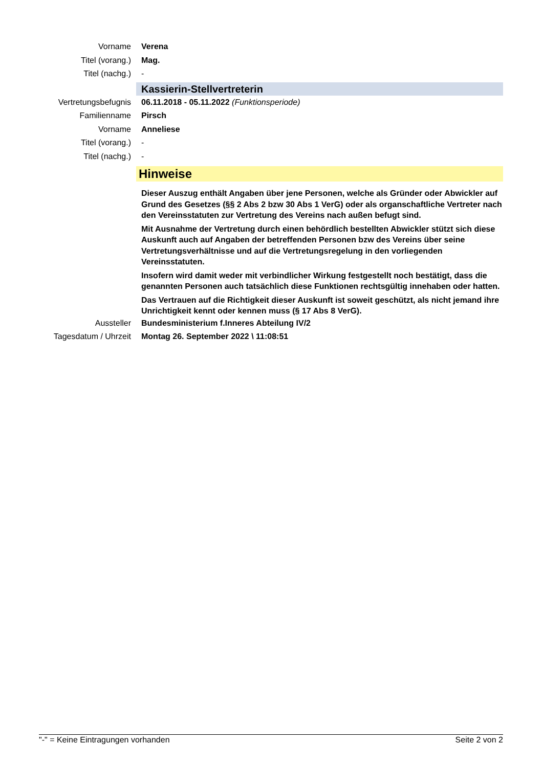Vorname Verena
Titel (vorang.) Mag.
Titel (nachg.) -
Kassierin-Stellvertreterin
Vertretungsbefugnis
06.11.2018 - 05.11.2022 (Funktionsperiode)
Familienname Pirsch
Vorname Anneliese
Titel (vorang.) -
Titel (nachg.) -
Hinweise
Dieser Auszug enthält Angaben über jene Personen, welche als Gründer oder Abwickler auf Grund des Gesetzes (§§ 2 Abs 2 bzw 30 Abs 1 VerG) oder als organschaftliche Vertreter nach den Vereinsstatuten zur Vertretung des Vereins nach außen befugt sind.
Mit Ausnahme der Vertretung durch einen behördlich bestellten Abwickler stützt sich diese Auskunft auch auf Angaben der betreffenden Personen bzw des Vereins über seine Vertretungsverhältnisse und auf die Vertretungsregelung in den vorliegenden Vereinsstatuten.
Insofern wird damit weder mit verbindlicher Wirkung festgestellt noch bestätigt, dass die genannten Personen auch tatsächlich diese Funktionen rechtsgültig innehaben oder hatten.
Das Vertrauen auf die Richtigkeit dieser Auskunft ist soweit geschützt, als nicht jemand ihre Unrichtigkeit kennt oder kennen muss (§ 17 Abs 8 VerG).
Aussteller Bundesministerium f.Inneres Abteilung IV/2
Tagesdatum / Uhrzeit
Montag 26. September 2022 \ 11:08:51
"-" = Keine Eintragungen vorhanden Seite 2 von 2